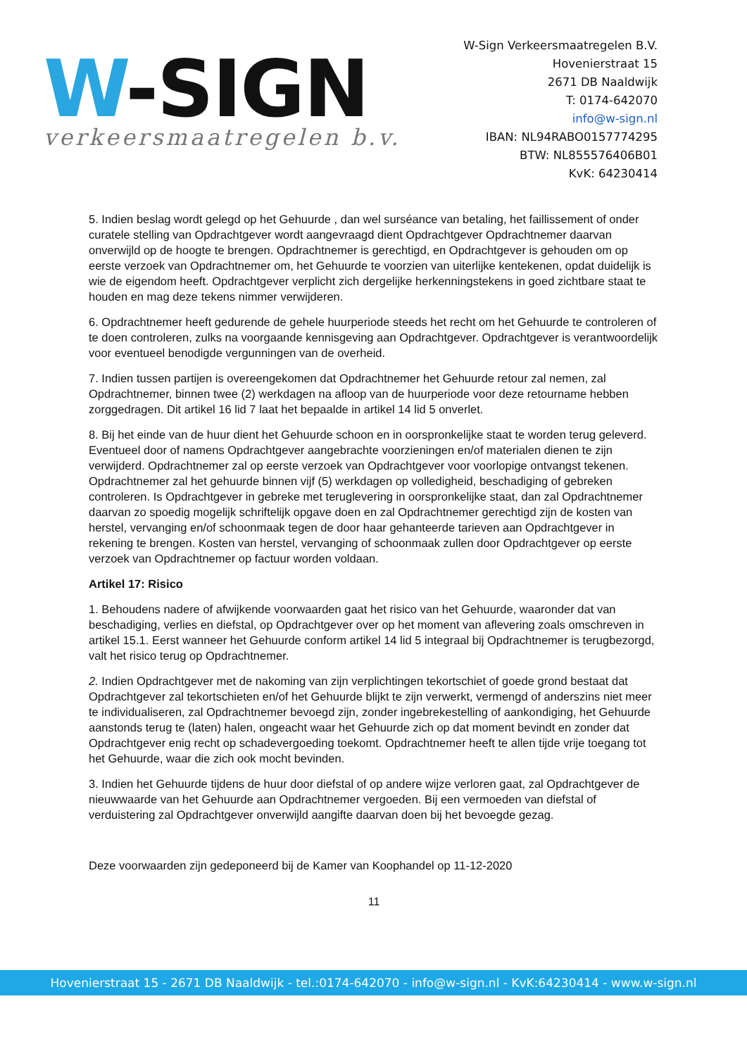W-SIGN
verkeersmaatregelen b.v.
W-Sign Verkeersmaatregelen B.V.
Hovenierstraat 15
2671 DB Naaldwijk
T: 0174-642070
info@w-sign.nl
IBAN: NL94RABO0157774295
BTW: NL855576406B01
KvK: 64230414
5. Indien beslag wordt gelegd op het Gehuurde , dan wel surséance van betaling, het faillissement of onder curatele stelling van Opdrachtgever wordt aangevraagd dient Opdrachtgever Opdrachtnemer daarvan onverwijld op de hoogte te brengen. Opdrachtnemer is gerechtigd, en Opdrachtgever is gehouden om op eerste verzoek van Opdrachtnemer om, het Gehuurde te voorzien van uiterlijke kentekenen, opdat duidelijk is wie de eigendom heeft. Opdrachtgever verplicht zich dergelijke herkenningstekens in goed zichtbare staat te houden en mag deze tekens nimmer verwijderen.
6. Opdrachtnemer heeft gedurende de gehele huurperiode steeds het recht om het Gehuurde te controleren of te doen controleren, zulks na voorgaande kennisgeving aan Opdrachtgever. Opdrachtgever is verantwoordelijk voor eventueel benodigde vergunningen van de overheid.
7. Indien tussen partijen is overeengekomen dat Opdrachtnemer het Gehuurde retour zal nemen, zal Opdrachtnemer, binnen twee (2) werkdagen na afloop van de huurperiode voor deze retourname hebben zorggedragen. Dit artikel 16 lid 7 laat het bepaalde in artikel 14 lid 5 onverlet.
8. Bij het einde van de huur dient het Gehuurde schoon en in oorspronkelijke staat te worden terug geleverd. Eventueel door of namens Opdrachtgever aangebrachte voorzieningen en/of materialen dienen te zijn verwijderd. Opdrachtnemer zal op eerste verzoek van Opdrachtgever voor voorlopige ontvangst tekenen. Opdrachtnemer zal het gehuurde binnen vijf (5) werkdagen op volledigheid, beschadiging of gebreken controleren. Is Opdrachtgever in gebreke met teruglevering in oorspronkelijke staat, dan zal Opdrachtnemer daarvan zo spoedig mogelijk schriftelijk opgave doen en zal Opdrachtnemer gerechtigd zijn de kosten van herstel, vervanging en/of schoonmaak tegen de door haar gehanteerde tarieven aan Opdrachtgever in rekening te brengen. Kosten van herstel, vervanging of schoonmaak zullen door Opdrachtgever op eerste verzoek van Opdrachtnemer op factuur worden voldaan.
Artikel 17: Risico
1. Behoudens nadere of afwijkende voorwaarden gaat het risico van het Gehuurde, waaronder dat van beschadiging, verlies en diefstal, op Opdrachtgever over op het moment van aflevering zoals omschreven in artikel 15.1. Eerst wanneer het Gehuurde conform artikel 14 lid 5 integraal bij Opdrachtnemer is terugbezorgd, valt het risico terug op Opdrachtnemer.
2. Indien Opdrachtgever met de nakoming van zijn verplichtingen tekortschiet of goede grond bestaat dat Opdrachtgever zal tekortschieten en/of het Gehuurde blijkt te zijn verwerkt, vermengd of anderszins niet meer te individualiseren, zal Opdrachtnemer bevoegd zijn, zonder ingebrekestelling of aankondiging, het Gehuurde aanstonds terug te (laten) halen, ongeacht waar het Gehuurde zich op dat moment bevindt en zonder dat Opdrachtgever enig recht op schadevergoeding toekomt. Opdrachtnemer heeft te allen tijde vrije toegang tot het Gehuurde, waar die zich ook mocht bevinden.
3. Indien het Gehuurde tijdens de huur door diefstal of op andere wijze verloren gaat, zal Opdrachtgever de nieuwwaarde van het Gehuurde aan Opdrachtnemer vergoeden. Bij een vermoeden van diefstal of verduistering zal Opdrachtgever onverwijld aangifte daarvan doen bij het bevoegde gezag.
Deze voorwaarden zijn gedeponeerd bij de Kamer van Koophandel op 11-12-2020
11
Hovenierstraat 15 - 2671 DB Naaldwijk - tel.:0174-642070 - info@w-sign.nl - KvK:64230414 - www.w-sign.nl